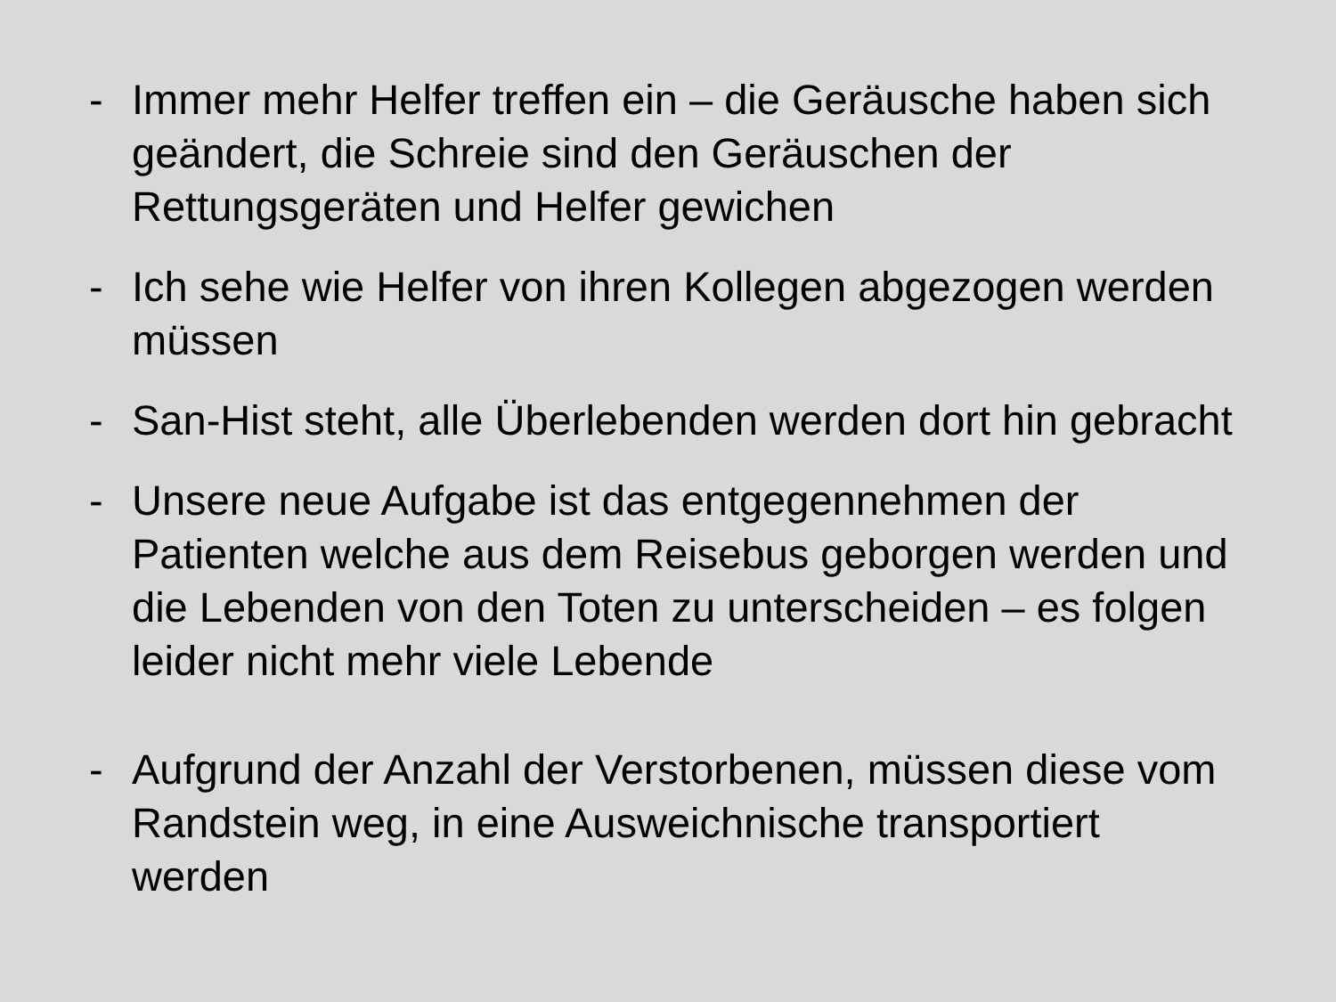- Immer mehr Helfer treffen ein – die Geräusche haben sich geändert, die Schreie sind den Geräuschen der Rettungsgeräten und Helfer gewichen
- Ich sehe wie Helfer von ihren Kollegen abgezogen werden müssen
- San-Hist steht, alle Überlebenden werden dort hin gebracht
- Unsere neue Aufgabe ist das entgegennehmen der Patienten welche aus dem Reisebus geborgen werden und die Lebenden von den Toten zu unterscheiden – es folgen leider nicht mehr viele Lebende
- Aufgrund der Anzahl der Verstorbenen, müssen diese vom Randstein weg, in eine Ausweichnische transportiert werden